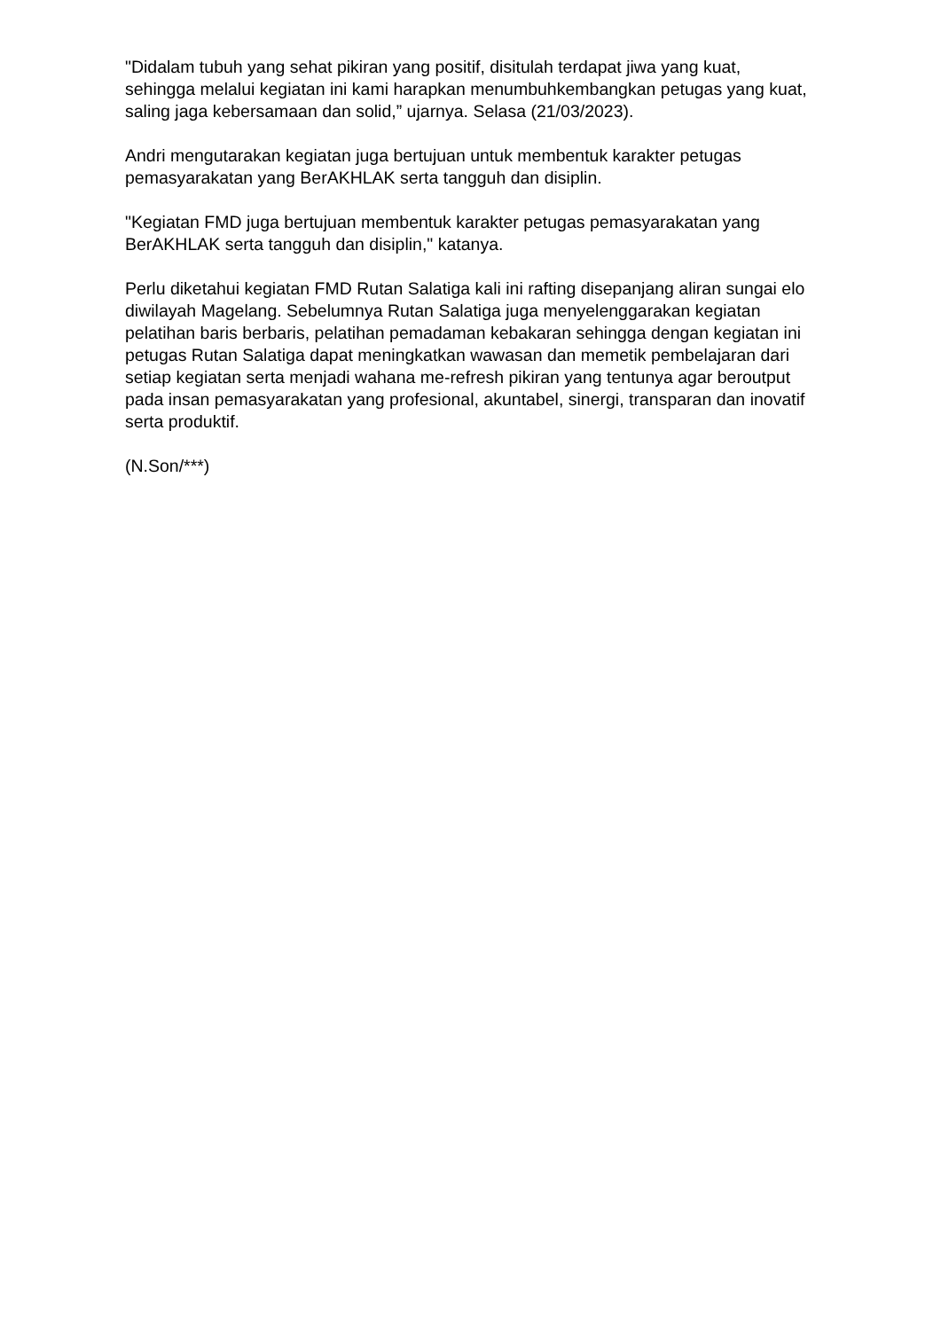"Didalam tubuh yang sehat pikiran yang positif, disitulah terdapat jiwa yang kuat, sehingga melalui kegiatan ini kami harapkan menumbuhkembangkan petugas yang kuat, saling jaga kebersamaan dan solid,” ujarnya. Selasa (21/03/2023).
Andri mengutarakan kegiatan juga bertujuan untuk membentuk karakter petugas pemasyarakatan yang BerAKHLAK serta tangguh dan disiplin.
"Kegiatan FMD juga bertujuan membentuk karakter petugas pemasyarakatan yang BerAKHLAK serta tangguh dan disiplin," katanya.
Perlu diketahui kegiatan FMD Rutan Salatiga kali ini rafting disepanjang aliran sungai elo diwilayah Magelang. Sebelumnya Rutan Salatiga juga menyelenggarakan kegiatan pelatihan baris berbaris, pelatihan pemadaman kebakaran sehingga dengan kegiatan ini petugas Rutan Salatiga dapat meningkatkan wawasan dan memetik pembelajaran dari setiap kegiatan serta menjadi wahana me-refresh pikiran yang tentunya agar beroutput pada insan pemasyarakatan yang profesional, akuntabel, sinergi, transparan dan inovatif serta produktif.
(N.Son/***)